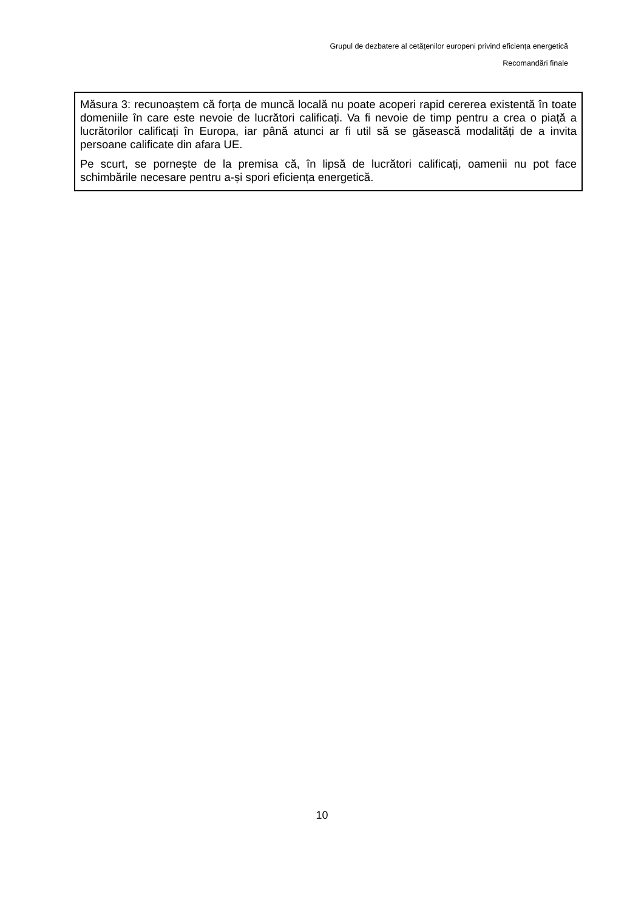Grupul de dezbatere al cetățenilor europeni privind eficiența energetică
Recomandări finale
Măsura 3: recunoaștem că forța de muncă locală nu poate acoperi rapid cererea existentă în toate domeniile în care este nevoie de lucrători calificați. Va fi nevoie de timp pentru a crea o piață a lucrătorilor calificați în Europa, iar până atunci ar fi util să se găsească modalități de a invita persoane calificate din afara UE.
Pe scurt, se pornește de la premisa că, în lipsă de lucrători calificați, oamenii nu pot face schimbările necesare pentru a-și spori eficiența energetică.
10